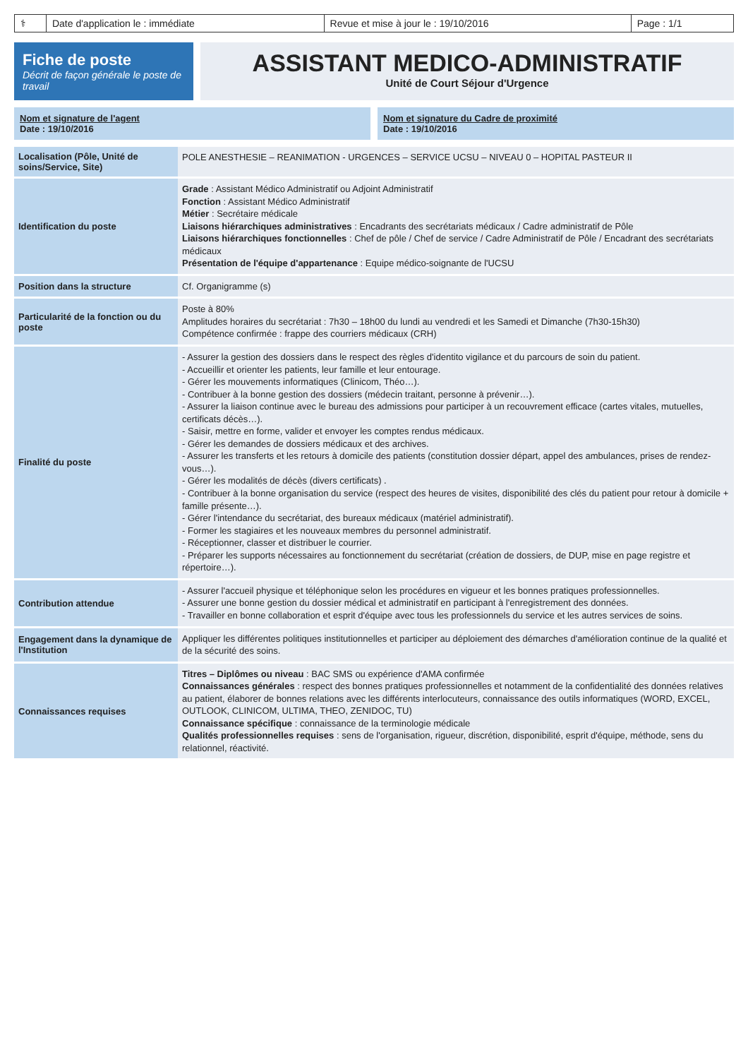| ⚕ | Date d'application le : immédiate | Revue et mise à jour le : 19/10/2016 | Page : 1/1 |
Fiche de poste
Décrit de façon générale le poste de travail
ASSISTANT MEDICO-ADMINISTRATIF
Unité de Court Séjour d'Urgence
Nom et signature de l'agent
Date : 19/10/2016
Nom et signature du Cadre de proximité
Date : 19/10/2016
| Localisation (Pôle, Unité de soins/Service, Site) | POLE ANESTHESIE – REANIMATION - URGENCES – SERVICE UCSU – NIVEAU 0 – HOPITAL PASTEUR II |
| Identification du poste | Grade : Assistant Médico Administratif ou Adjoint Administratif Fonction : Assistant Médico Administratif Métier : Secrétaire médicale Liaisons hiérarchiques administratives : Encadrants des secrétariats médicaux / Cadre administratif de Pôle Liaisons hiérarchiques fonctionnelles : Chef de pôle / Chef de service / Cadre Administratif de Pôle / Encadrant des secrétariats médicaux Présentation de l'équipe d'appartenance : Equipe médico-soignante de l'UCSU |
| Position dans la structure | Cf. Organigramme (s) |
| Particularité de la fonction ou du poste | Poste à 80% Amplitudes horaires du secrétariat : 7h30 – 18h00 du lundi au vendredi et les Samedi et Dimanche (7h30-15h30) Compétence confirmée : frappe des courriers médicaux (CRH) |
| Finalité du poste | - Assurer la gestion des dossiers dans le respect des règles d'identito vigilance et du parcours de soin du patient. - Accueillir et orienter les patients, leur famille et leur entourage. - Gérer les mouvements informatiques (Clinicom, Théo…). - Contribuer à la bonne gestion des dossiers (médecin traitant, personne à prévenir…). - Assurer la liaison continue avec le bureau des admissions pour participer à un recouvrement efficace (cartes vitales, mutuelles, certificats décès…). - Saisir, mettre en forme, valider et envoyer les comptes rendus médicaux. - Gérer les demandes de dossiers médicaux et des archives. - Assurer les transferts et les retours à domicile des patients (constitution dossier départ, appel des ambulances, prises de rendez-vous…). - Gérer les modalités de décès (divers certificats) . - Contribuer à la bonne organisation du service (respect des heures de visites, disponibilité des clés du patient pour retour à domicile + famille présente…). - Gérer l'intendance du secrétariat, des bureaux médicaux (matériel administratif). - Former les stagiaires et les nouveaux membres du personnel administratif. - Réceptionner, classer et distribuer le courrier. - Préparer les supports nécessaires au fonctionnement du secrétariat (création de dossiers, de DUP, mise en page registre et répertoire…). |
| Contribution attendue | - Assurer l'accueil physique et téléphonique selon les procédures en vigueur et les bonnes pratiques professionnelles. - Assurer une bonne gestion du dossier médical et administratif en participant à l'enregistrement des données. - Travailler en bonne collaboration et esprit d'équipe avec tous les professionnels du service et les autres services de soins. |
| Engagement dans la dynamique de l'Institution | Appliquer les différentes politiques institutionnelles et participer au déploiement des démarches d'amélioration continue de la qualité et de la sécurité des soins. |
| Connaissances requises | Titres – Diplômes ou niveau : BAC SMS ou expérience d'AMA confirmée Connaissances générales : respect des bonnes pratiques professionnelles et notamment de la confidentialité des données relatives au patient, élaborer de bonnes relations avec les différents interlocuteurs, connaissance des outils informatiques (WORD, EXCEL, OUTLOOK, CLINICOM, ULTIMA, THEO, ZENIDOC, TU) Connaissance spécifique : connaissance de la terminologie médicale Qualités professionnelles requises : sens de l'organisation, rigueur, discrétion, disponibilité, esprit d'équipe, méthode, sens du relationnel, réactivité. |